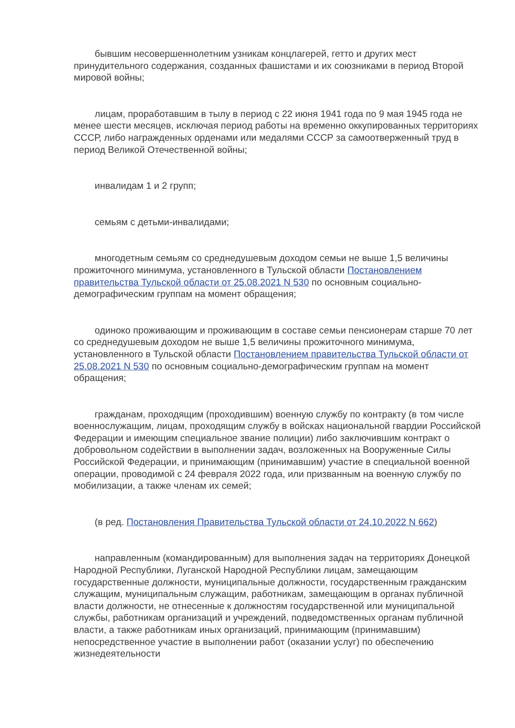бывшим несовершеннолетним узникам концлагерей, гетто и других мест принудительного содержания, созданных фашистами и их союзниками в период Второй мировой войны;
лицам, проработавшим в тылу в период с 22 июня 1941 года по 9 мая 1945 года не менее шести месяцев, исключая период работы на временно оккупированных территориях СССР, либо награжденных орденами или медалями СССР за самоотверженный труд в период Великой Отечественной войны;
инвалидам 1 и 2 групп;
семьям с детьми-инвалидами;
многодетным семьям со среднедушевым доходом семьи не выше 1,5 величины прожиточного минимума, установленного в Тульской области Постановлением правительства Тульской области от 25.08.2021 N 530 по основным социально-демографическим группам на момент обращения;
одиноко проживающим и проживающим в составе семьи пенсионерам старше 70 лет со среднедушевым доходом не выше 1,5 величины прожиточного минимума, установленного в Тульской области Постановлением правительства Тульской области от 25.08.2021 N 530 по основным социально-демографическим группам на момент обращения;
гражданам, проходящим (проходившим) военную службу по контракту (в том числе военнослужащим, лицам, проходящим службу в войсках национальной гвардии Российской Федерации и имеющим специальное звание полиции) либо заключившим контракт о добровольном содействии в выполнении задач, возложенных на Вооруженные Силы Российской Федерации, и принимающим (принимавшим) участие в специальной военной операции, проводимой с 24 февраля 2022 года, или призванным на военную службу по мобилизации, а также членам их семей;
(в ред. Постановления Правительства Тульской области от 24.10.2022 N 662)
направленным (командированным) для выполнения задач на территориях Донецкой Народной Республики, Луганской Народной Республики лицам, замещающим государственные должности, муниципальные должности, государственным гражданским служащим, муниципальным служащим, работникам, замещающим в органах публичной власти должности, не отнесенные к должностям государственной или муниципальной службы, работникам организаций и учреждений, подведомственных органам публичной власти, а также работникам иных организаций, принимающим (принимавшим) непосредственное участие в выполнении работ (оказании услуг) по обеспечению жизнедеятельности